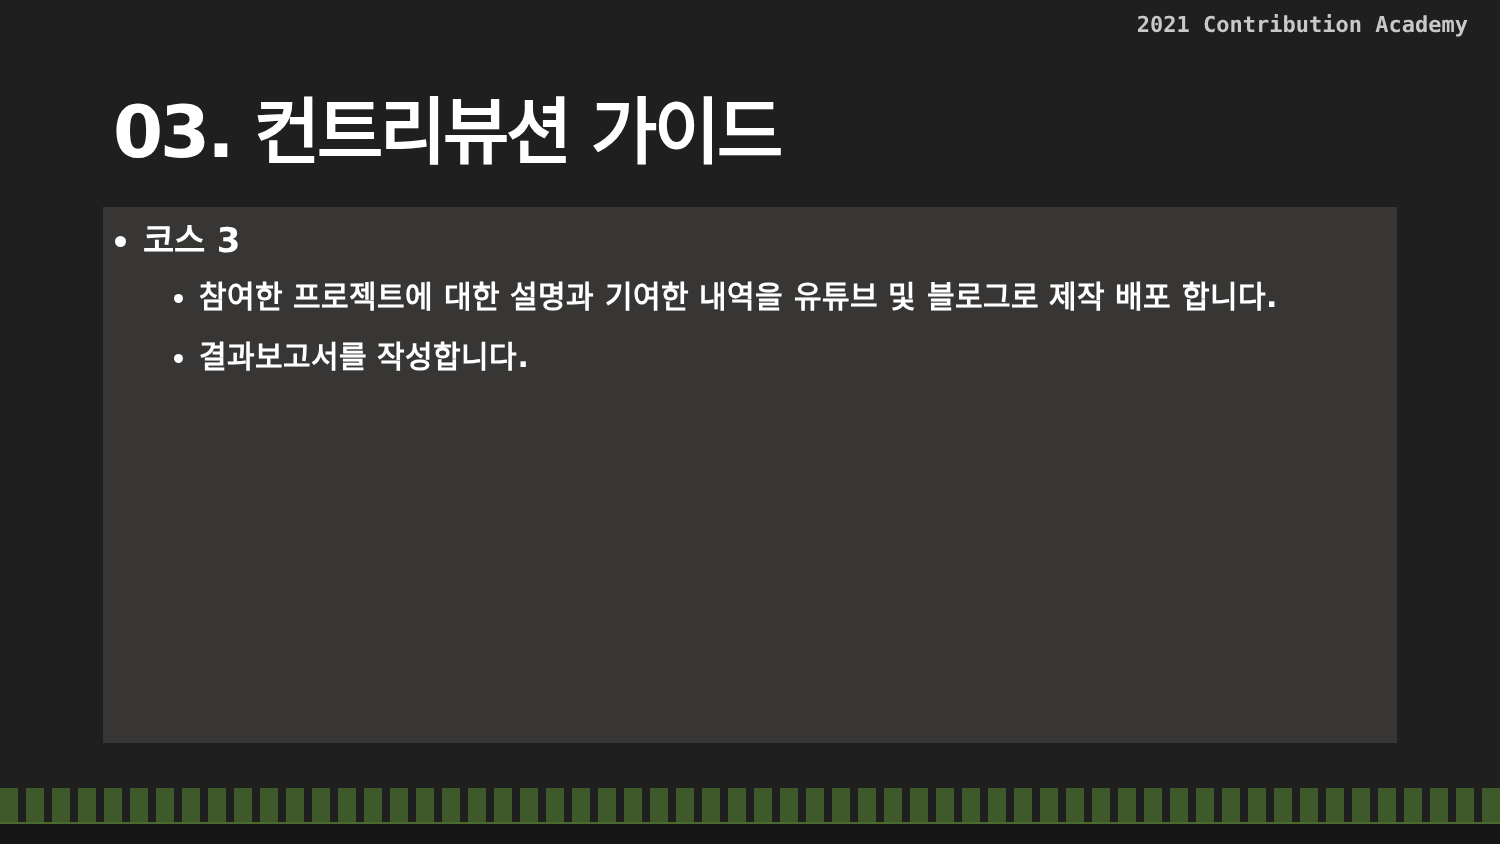2021 Contribution Academy
03. 컨트리뷰션 가이드
코스 3
참여한 프로젝트에 대한 설명과 기여한 내역을 유튜브 및 블로그로 제작 배포 합니다.
결과보고서를 작성합니다.